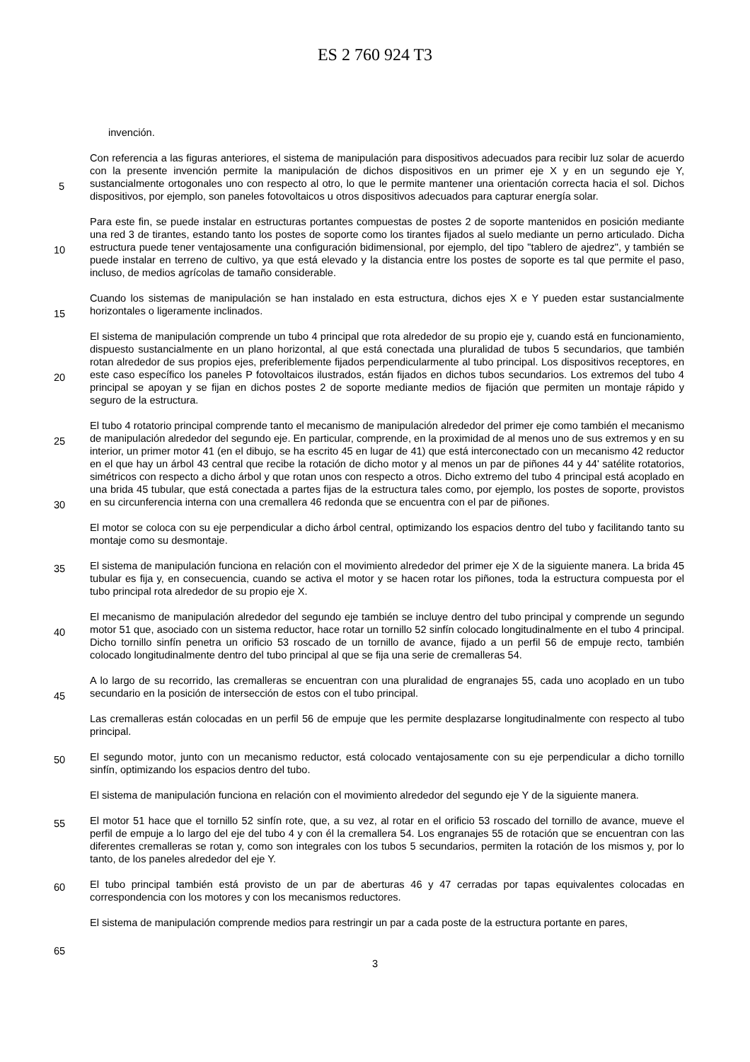ES 2 760 924 T3
5
10
15
20
25
30
35
40
45
50
55
60
65
invención.
Con referencia a las figuras anteriores, el sistema de manipulación para dispositivos adecuados para recibir luz solar de acuerdo con la presente invención permite la manipulación de dichos dispositivos en un primer eje X y en un segundo eje Y, sustancialmente ortogonales uno con respecto al otro, lo que le permite mantener una orientación correcta hacia el sol. Dichos dispositivos, por ejemplo, son paneles fotovoltaicos u otros dispositivos adecuados para capturar energía solar.
Para este fin, se puede instalar en estructuras portantes compuestas de postes 2 de soporte mantenidos en posición mediante una red 3 de tirantes, estando tanto los postes de soporte como los tirantes fijados al suelo mediante un perno articulado. Dicha estructura puede tener ventajosamente una configuración bidimensional, por ejemplo, del tipo "tablero de ajedrez", y también se puede instalar en terreno de cultivo, ya que está elevado y la distancia entre los postes de soporte es tal que permite el paso, incluso, de medios agrícolas de tamaño considerable.
Cuando los sistemas de manipulación se han instalado en esta estructura, dichos ejes X e Y pueden estar sustancialmente horizontales o ligeramente inclinados.
El sistema de manipulación comprende un tubo 4 principal que rota alrededor de su propio eje y, cuando está en funcionamiento, dispuesto sustancialmente en un plano horizontal, al que está conectada una pluralidad de tubos 5 secundarios, que también rotan alrededor de sus propios ejes, preferiblemente fijados perpendicularmente al tubo principal. Los dispositivos receptores, en este caso específico los paneles P fotovoltaicos ilustrados, están fijados en dichos tubos secundarios. Los extremos del tubo 4 principal se apoyan y se fijan en dichos postes 2 de soporte mediante medios de fijación que permiten un montaje rápido y seguro de la estructura.
El tubo 4 rotatorio principal comprende tanto el mecanismo de manipulación alrededor del primer eje como también el mecanismo de manipulación alrededor del segundo eje. En particular, comprende, en la proximidad de al menos uno de sus extremos y en su interior, un primer motor 41 (en el dibujo, se ha escrito 45 en lugar de 41) que está interconectado con un mecanismo 42 reductor en el que hay un árbol 43 central que recibe la rotación de dicho motor y al menos un par de piñones 44 y 44' satélite rotatorios, simétricos con respecto a dicho árbol y que rotan unos con respecto a otros. Dicho extremo del tubo 4 principal está acoplado en una brida 45 tubular, que está conectada a partes fijas de la estructura tales como, por ejemplo, los postes de soporte, provistos en su circunferencia interna con una cremallera 46 redonda que se encuentra con el par de piñones.
El motor se coloca con su eje perpendicular a dicho árbol central, optimizando los espacios dentro del tubo y facilitando tanto su montaje como su desmontaje.
El sistema de manipulación funciona en relación con el movimiento alrededor del primer eje X de la siguiente manera. La brida 45 tubular es fija y, en consecuencia, cuando se activa el motor y se hacen rotar los piñones, toda la estructura compuesta por el tubo principal rota alrededor de su propio eje X.
El mecanismo de manipulación alrededor del segundo eje también se incluye dentro del tubo principal y comprende un segundo motor 51 que, asociado con un sistema reductor, hace rotar un tornillo 52 sinfín colocado longitudinalmente en el tubo 4 principal. Dicho tornillo sinfín penetra un orificio 53 roscado de un tornillo de avance, fijado a un perfil 56 de empuje recto, también colocado longitudinalmente dentro del tubo principal al que se fija una serie de cremalleras 54.
A lo largo de su recorrido, las cremalleras se encuentran con una pluralidad de engranajes 55, cada uno acoplado en un tubo secundario en la posición de intersección de estos con el tubo principal.
Las cremalleras están colocadas en un perfil 56 de empuje que les permite desplazarse longitudinalmente con respecto al tubo principal.
El segundo motor, junto con un mecanismo reductor, está colocado ventajosamente con su eje perpendicular a dicho tornillo sinfín, optimizando los espacios dentro del tubo.
El sistema de manipulación funciona en relación con el movimiento alrededor del segundo eje Y de la siguiente manera.
El motor 51 hace que el tornillo 52 sinfín rote, que, a su vez, al rotar en el orificio 53 roscado del tornillo de avance, mueve el perfil de empuje a lo largo del eje del tubo 4 y con él la cremallera 54. Los engranajes 55 de rotación que se encuentran con las diferentes cremalleras se rotan y, como son integrales con los tubos 5 secundarios, permiten la rotación de los mismos y, por lo tanto, de los paneles alrededor del eje Y.
El tubo principal también está provisto de un par de aberturas 46 y 47 cerradas por tapas equivalentes colocadas en correspondencia con los motores y con los mecanismos reductores.
El sistema de manipulación comprende medios para restringir un par a cada poste de la estructura portante en pares,
3